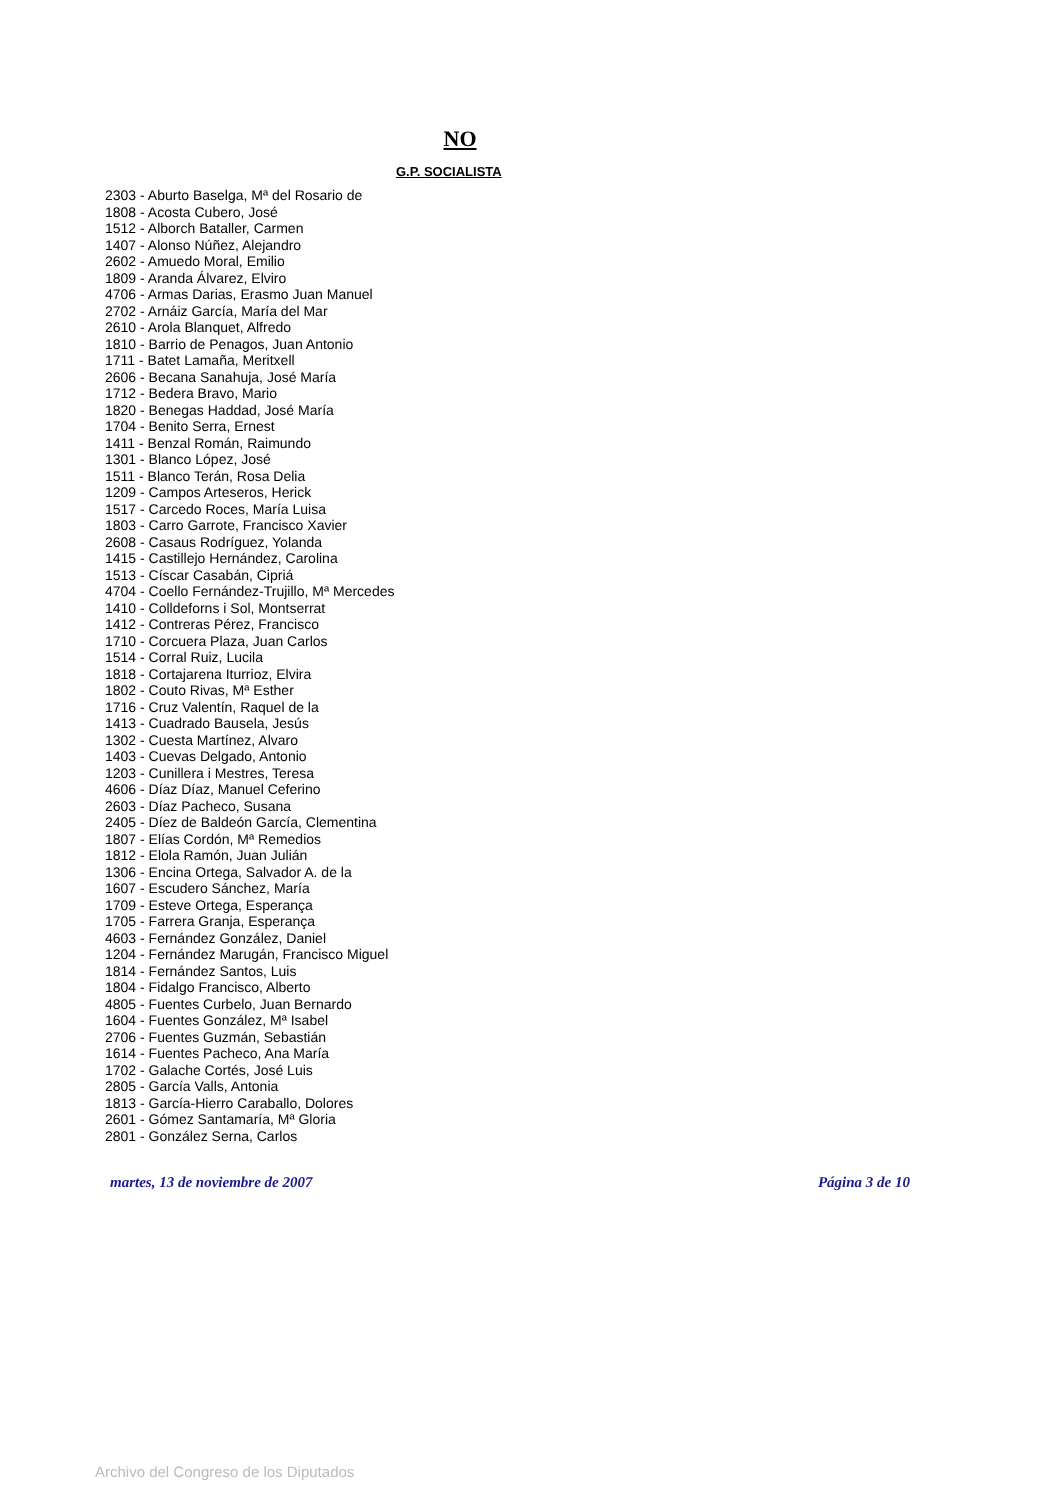NO
G.P. SOCIALISTA
2303 - Aburto Baselga, Mª del Rosario de
1808 - Acosta Cubero, José
1512 - Alborch Bataller, Carmen
1407 - Alonso Núñez, Alejandro
2602 - Amuedo Moral, Emilio
1809 - Aranda Álvarez, Elviro
4706 - Armas Darias, Erasmo Juan Manuel
2702 - Arnáiz García, María del Mar
2610 - Arola Blanquet, Alfredo
1810 - Barrio de Penagos, Juan Antonio
1711 - Batet Lamaña, Meritxell
2606 - Becana Sanahuja, José María
1712 - Bedera Bravo, Mario
1820 - Benegas Haddad, José María
1704 - Benito Serra, Ernest
1411 - Benzal Román, Raimundo
1301 - Blanco López, José
1511 - Blanco Terán, Rosa Delia
1209 - Campos Arteseros, Herick
1517 - Carcedo Roces, María Luisa
1803 - Carro Garrote, Francisco Xavier
2608 - Casaus Rodríguez, Yolanda
1415 - Castillejo Hernández, Carolina
1513 - Císcar Casabán, Cipriá
4704 - Coello Fernández-Trujillo, Mª Mercedes
1410 - Colldeforns i Sol, Montserrat
1412 - Contreras Pérez, Francisco
1710 - Corcuera Plaza, Juan Carlos
1514 - Corral Ruiz, Lucila
1818 - Cortajarena Iturrioz, Elvira
1802 - Couto Rivas, Mª Esther
1716 - Cruz Valentín, Raquel de la
1413 - Cuadrado Bausela, Jesús
1302 - Cuesta Martínez, Alvaro
1403 - Cuevas Delgado, Antonio
1203 - Cunillera i Mestres, Teresa
4606 - Díaz Díaz, Manuel Ceferino
2603 - Díaz Pacheco, Susana
2405 - Díez de Baldeón García, Clementina
1807 - Elías Cordón, Mª Remedios
1812 - Elola Ramón, Juan Julián
1306 - Encina Ortega, Salvador A. de la
1607 - Escudero Sánchez, María
1709 - Esteve Ortega, Esperança
1705 - Farrera Granja, Esperança
4603 - Fernández González, Daniel
1204 - Fernández Marugán, Francisco Miguel
1814 - Fernández Santos, Luis
1804 - Fidalgo Francisco, Alberto
4805 - Fuentes Curbelo, Juan Bernardo
1604 - Fuentes González, Mª Isabel
2706 - Fuentes Guzmán, Sebastián
1614 - Fuentes Pacheco, Ana María
1702 - Galache Cortés, José Luis
2805 - García Valls, Antonia
1813 - García-Hierro Caraballo, Dolores
2601 - Gómez Santamaría, Mª Gloria
2801 - González Serna, Carlos
martes, 13 de noviembre de 2007 Página 3 de 10
Archivo del Congreso de los Diputados